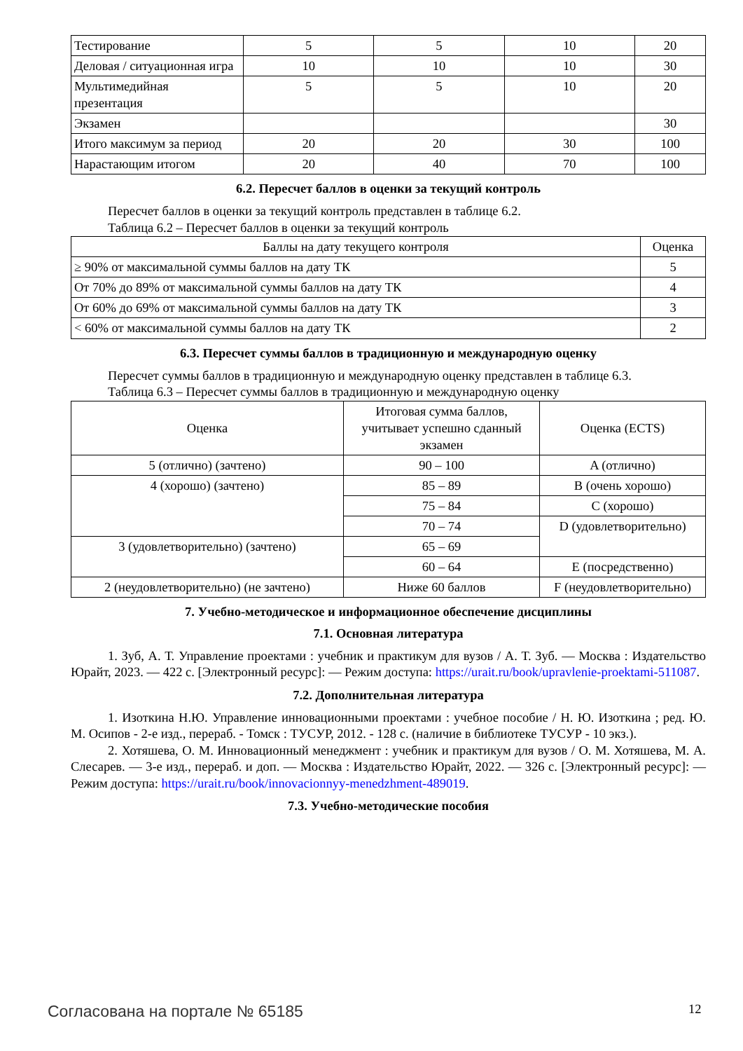| Тестирование | 5 | 5 | 10 | 20 |
| Деловая / ситуационная игра | 10 | 10 | 10 | 30 |
| Мультимедийная презентация | 5 | 5 | 10 | 20 |
| Экзамен | | | | 30 |
| Итого максимум за период | 20 | 20 | 30 | 100 |
| Нарастающим итогом | 20 | 40 | 70 | 100 |
6.2. Пересчет баллов в оценки за текущий контроль
Пересчет баллов в оценки за текущий контроль представлен в таблице 6.2.
Таблица 6.2 – Пересчет баллов в оценки за текущий контроль
| Баллы на дату текущего контроля | Оценка |
| --- | --- |
| ≥ 90% от максимальной суммы баллов на дату ТК | 5 |
| От 70% до 89% от максимальной суммы баллов на дату ТК | 4 |
| От 60% до 69% от максимальной суммы баллов на дату ТК | 3 |
| < 60% от максимальной суммы баллов на дату ТК | 2 |
6.3. Пересчет суммы баллов в традиционную и международную оценку
Пересчет суммы баллов в традиционную и международную оценку представлен в таблице 6.3.
Таблица 6.3 – Пересчет суммы баллов в традиционную и международную оценку
| Оценка | Итоговая сумма баллов, учитывает успешно сданный экзамен | Оценка (ECTS) |
| --- | --- | --- |
| 5 (отлично) (зачтено) | 90 – 100 | A (отлично) |
| 4 (хорошо) (зачтено) | 85 – 89 | B (очень хорошо) |
| | 75 – 84 | C (хорошо) |
| | 70 – 74 | D (удовлетворительно) |
| 3 (удовлетворительно) (зачтено) | 65 – 69 | |
| | 60 – 64 | E (посредственно) |
| 2 (неудовлетворительно) (не зачтено) | Ниже 60 баллов | F (неудовлетворительно) |
7. Учебно-методическое и информационное обеспечение дисциплины
7.1. Основная литература
1. Зуб, А. Т. Управление проектами : учебник и практикум для вузов / А. Т. Зуб. — Москва : Издательство Юрайт, 2023. — 422 с. [Электронный ресурс]: — Режим доступа: https://urait.ru/book/upravlenie-proektami-511087.
7.2. Дополнительная литература
1. Изоткина Н.Ю. Управление инновационными проектами : учебное пособие / Н. Ю. Изоткина ; ред. Ю. М. Осипов - 2-е изд., перераб. - Томск : ТУСУР, 2012. - 128 с. (наличие в библиотеке ТУСУР - 10 экз.).
2. Хотяшева, О. М. Инновационный менеджмент : учебник и практикум для вузов / О. М. Хотяшева, М. А. Слесарев. — 3-е изд., перераб. и доп. — Москва : Издательство Юрайт, 2022. — 326 с. [Электронный ресурс]: — Режим доступа: https://urait.ru/book/innovacionnyy-menedzhment-489019.
7.3. Учебно-методические пособия
Согласована на портале № 65185 12